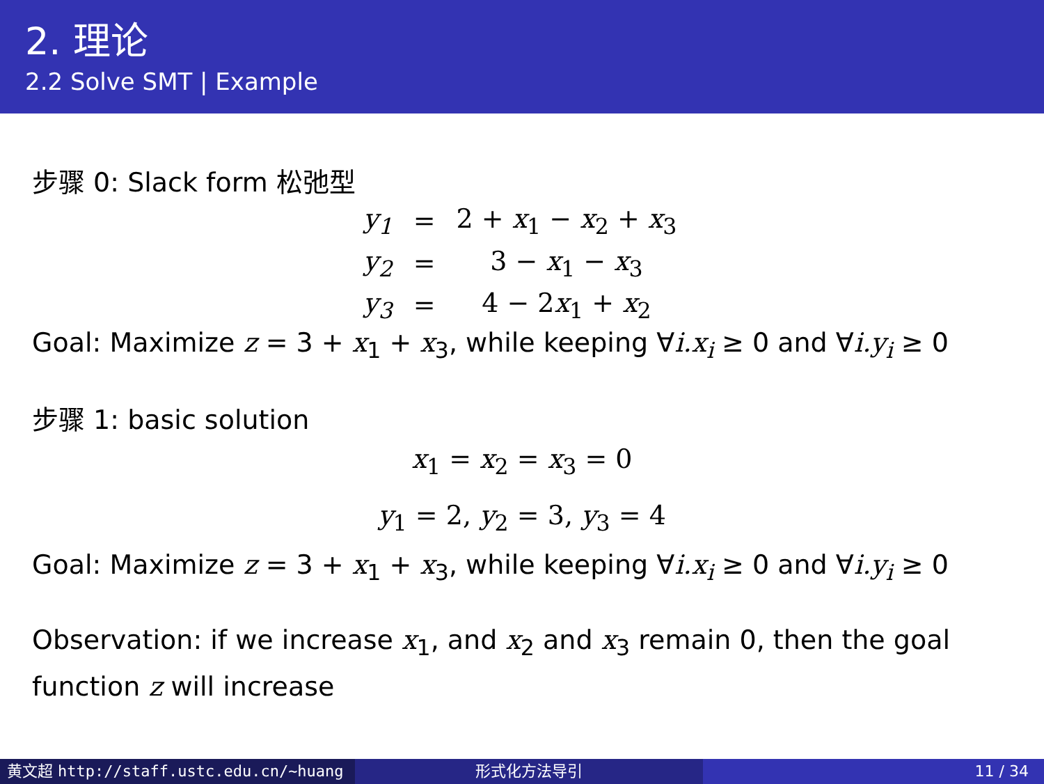2. 理论
2.2 Solve SMT | Example
步骤 0: Slack form 松弛型
| y<sub>1</sub> | = | 2 + x<sub>1</sub> − x<sub>2</sub> + x<sub>3</sub> |
| y<sub>2</sub> | = | 3 − x<sub>1</sub> − x<sub>3</sub> |
| y<sub>3</sub> | = | 4 − 2 x<sub>1</sub> + x<sub>2</sub> |
Goal: Maximize z = 3 + x<sub>1</sub> + x<sub>3</sub>, while keeping ∀i.x<sub>i</sub> ≥ 0 and ∀i.y<sub>i</sub> ≥ 0
步骤 1: basic solution
x<sub>1</sub> = x<sub>2</sub> = x<sub>3</sub> = 0
y<sub>1</sub> = 2, y<sub>2</sub> = 3, y<sub>3</sub> = 4
Goal: Maximize z = 3 + x<sub>1</sub> + x<sub>3</sub>, while keeping ∀i.x<sub>i</sub> ≥ 0 and ∀i.y<sub>i</sub> ≥ 0
Observation: if we increase x<sub>1</sub>, and x<sub>2</sub> and x<sub>3</sub> remain 0, then the goal function z will increase
黄文超 http://staff.ustc.edu.cn/~huang 形式化方法导引 11 / 34